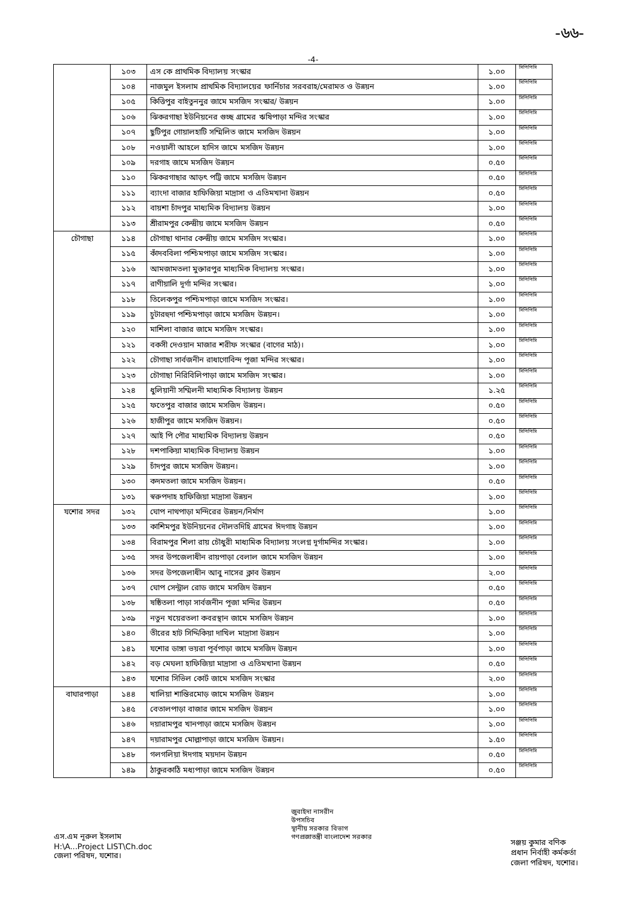-৬৬-
-4-
| | ১০৩ | এস কে প্রাথমিক বিদ্যালয় সংস্কার | ১.০০ | সিপিপিসি |
| | ১০৪ | নাজমুল ইসলাম প্রাথমিক বিদ্যালয়ের ফার্নিচার সরবরাহ/মেরামত ও উন্নয়ন | ১.০০ | সিপিপিসি |
| | ১০৫ | কিত্তিপুর বাইতুননুর জামে মসজিদ সংস্কার/ উন্নয়ন | ১.০০ | সিপিপিসি |
| | ১০৬ | ঝিকরগাছা ইউনিয়নের গুচ্ছ গ্রামের ঋষিপাড়া মন্দির সংস্কার | ১.০০ | সিপিপিসি |
| | ১০৭ | ছুটিপুর গোয়ালহাটি সম্মিলিত জামে মসজিদ উন্নয়ন | ১.০০ | সিপিপিসি |
| | ১০৮ | নওয়ালী আহলে হাদিস জামে মসজিদ উন্নয়ন | ১.০০ | সিপিপিসি |
| | ১০৯ | দরগাহ জামে মসজিদ উন্নয়ন | ০.৫০ | সিপিপিসি |
| | ১১০ | ঝিকরগাছার আড়ৎ পট্টি জামে মসজিদ উন্নয়ন | ০.৫০ | সিপিপিসি |
| | ১১১ | ব্যাংদা বাজার হাফিজিয়া মাদ্রাসা ও এতিমখানা উন্নয়ন | ০.৫০ | সিপিপিসি |
| | ১১২ | বায়শা চাঁদপুর মাধ্যমিক বিদ্যালয় উন্নয়ন | ১.০০ | সিপিপিসি |
| | ১১৩ | শ্রীরামপুর কেন্দ্রীয় জামে মসজিদ উন্নয়ন | ০.৫০ | সিপিপিসি |
| চৌগাছা | ১১৪ | চৌগাছা থানার কেন্দ্রীয় জামে মসজিদ সংস্কার। | ১.০০ | সিপিপিসি |
| | ১১৫ | কাঁদববিলা পশ্চিমপাড়া জামে মসজিদ সংস্কার। | ১.০০ | সিপিপিসি |
| | ১১৬ | আমজামতলা মুক্তারপুর মাধ্যমিক বিদ্যালয় সংস্কার। | ১.০০ | সিপিপিসি |
| | ১১৭ | রাণীয়ালি দূর্গা মন্দির সংস্কার। | ১.০০ | সিপিপিসি |
| | ১১৮ | তিলেকপুর পশ্চিমপাড়া জামে মসজিদ সংস্কার। | ১.০০ | সিপিপিসি |
| | ১১৯ | চুটারহুদা পশ্চিমপাড়া জামে মসজিদ উন্নয়ন। | ১.০০ | সিপিপিসি |
| | ১২০ | মাশিলা বাজার জামে মসজিদ সংস্কার। | ১.০০ | সিপিপিসি |
| | ১২১ | বকসী দেওয়ান মাজার শরীফ সংস্কার (বাগের মাঠ)। | ১.০০ | সিপিপিসি |
| | ১২২ | চৌগাছা সার্বজনীন রাধাগোবিন্দ পূজা মন্দির সংস্কার। | ১.০০ | সিপিপিসি |
| | ১২৩ | চৌগাছা নিরিবিলিপাড়া জামে মসজিদ সংস্কার। | ১.০০ | সিপিপিসি |
| | ১২৪ | ধুলিয়ানী সম্মিলনী মাধ্যমিক বিদ্যালয় উন্নয়ন | ১.২৫ | সিপিপিসি |
| | ১২৫ | ফতেপুর বাজার জামে মসজিদ উন্নয়ন। | ০.৫০ | সিপিপিসি |
| | ১২৬ | হাজীপুর জামে মসজিদ উন্নয়ন। | ০.৫০ | সিপিপিসি |
| | ১২৭ | আই পি পৌর মাধ্যমিক বিদ্যালয় উন্নয়ন | ০.৫০ | সিপিপিসি |
| | ১২৮ | দশপাকিয়া মাধ্যমিক বিদ্যালয় উন্নয়ন | ১.০০ | সিপিপিসি |
| | ১২৯ | চাঁদপুর জামে মসজিদ উন্নয়ন। | ১.০০ | সিপিপিসি |
| | ১৩০ | কদমতলা জামে মসজিদ উন্নয়ন। | ০.৫০ | সিপিপিসি |
| | ১৩১ | স্বরুপদাহ হাফিজিয়া মাদ্রাসা উন্নয়ন | ১.০০ | সিপিপিসি |
| যশোর সদর | ১৩২ | ঘোপ নাথপাড়া মন্দিরের উন্নয়ন/নির্মাণ | ১.০০ | সিপিপিসি |
| | ১৩৩ | কাশিমপুর ইউনিয়নের দৌলতদিহি গ্রামের ঈদগাহ উন্নয়ন | ১.০০ | সিপিপিসি |
| | ১৩৪ | বিরামপুর শিলা রায় চৌধুরী মাধ্যমিক বিদ্যালয় সংলগ্ন দূর্গামন্দির সংস্কার। | ১.০০ | সিপিপিসি |
| | ১৩৫ | সদর উপজেলাধীন রায়পাড়া বেলাল জামে মসজিদ উন্নয়ন | ১.০০ | সিপিপিসি |
| | ১৩৬ | সদর উপজেলাধীন আবু নাসের ক্লাব উন্নয়ন | ২.০০ | সিপিপিসি |
| | ১৩৭ | ঘোপ সেন্ট্রাল রোড জামে মসজিদ উন্নয়ন | ০.৫০ | সিপিপিসি |
| | ১৩৮ | ষষ্ঠিতলা পাড়া সার্বজনীন পূজা মন্দির উন্নয়ন | ০.৫০ | সিপিপিসি |
| | ১৩৯ | নতুন খয়েরতলা কবরস্থান জামে মসজিদ উন্নয়ন | ১.০০ | সিপিপিসি |
| | ১৪০ | তীরের হাট সিদ্দিকিয়া দাখিল মাদ্রাসা উন্নয়ন | ১.০০ | সিপিপিসি |
| | ১৪১ | যশোর ডাঙ্গা ভয়রা পূর্বপাড়া জামে মসজিদ উন্নয়ন | ১.০০ | সিপিপিসি |
| | ১৪২ | বড় মেঘলা হাফিজিয়া মাদ্রাসা ও এতিমখানা উন্নয়ন | ০.৫০ | সিপিপিসি |
| | ১৪৩ | যশোর সিভিল কোর্ট জামে মসজিদ সংস্কার | ২.০০ | সিপিপিসি |
| বাঘারপাড়া | ১৪৪ | খালিয়া শান্তিরমোড় জামে মসজিদ উন্নয়ন | ১.০০ | সিপিপিসি |
| | ১৪৫ | বেতালপাড়া বাজার জামে মসজিদ উন্নয়ন | ১.০০ | সিপিপিসি |
| | ১৪৬ | দয়ারামপুর খানপাড়া জামে মসজিদ উন্নয়ন | ১.০০ | সিপিপিসি |
| | ১৪৭ | দয়ারামপুর মোল্লাপাড়া জামে মসজিদ উন্নয়ন। | ১.৫০ | সিপিপিসি |
| | ১৪৮ | গলগলিয়া ঈদগাহ ময়দান উন্নয়ন | ০.৫০ | সিপিপিসি |
| | ১৪৯ | ঠাকুরকাঠি মধ্যপাড়া জামে মসজিদ উন্নয়ন | ০.৫০ | সিপিপিসি |
এস.এম নূরুল ইসলাম
H:\A...Project LIST\Ch.doc
জেলা পরিষদ, যশোর।
জুবাইদা নাসরীন
উপসচিব
স্থানীয় সরকার বিভাগ
গণপ্রজাতন্ত্রী বাংলাদেশ সরকার
সঞ্জয় কুমার বণিক
প্রধান নির্বাহী কর্মকর্তা
জেলা পরিষদ, যশোর।